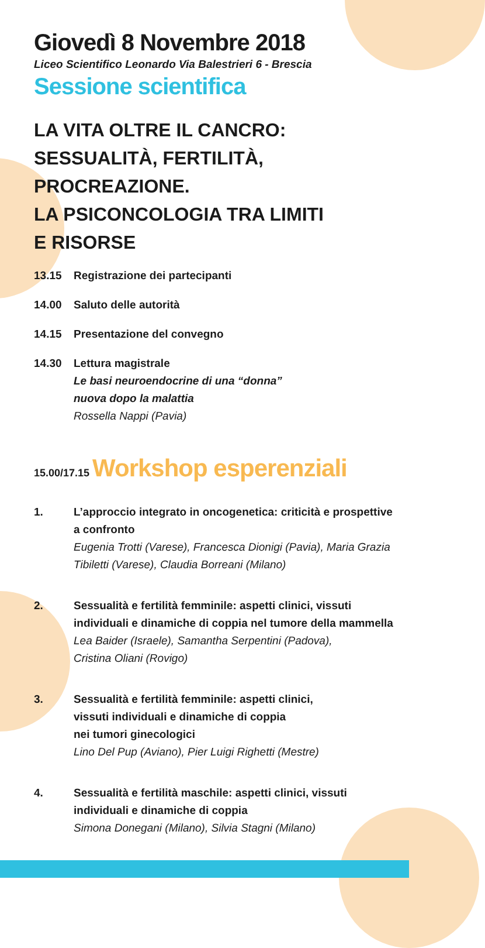Giovedì 8 Novembre 2018
Liceo Scientifico Leonardo Via Balestrieri 6 - Brescia
Sessione scientifica
LA VITA OLTRE IL CANCRO:
SESSUALITÀ, FERTILITÀ,
PROCREAZIONE.
LA PSICONCOLOGIA TRA LIMITI
E RISORSE
13.15 Registrazione dei partecipanti
14.00 Saluto delle autorità
14.15 Presentazione del convegno
14.30 Lettura magistrale
Le basi neuroendocrine di una “donna”
nuova dopo la malattia
Rossella Nappi (Pavia)
15.00/17.15 Workshop esperenziali
1. L’approccio integrato in oncogenetica: criticità e prospettive a confronto
Eugenia Trotti (Varese), Francesca Dionigi (Pavia), Maria Grazia Tibiletti (Varese), Claudia Borreani (Milano)
2. Sessualità e fertilità femminile: aspetti clinici, vissuti individuali e dinamiche di coppia nel tumore della mammella
Lea Baider (Israele), Samantha Serpentini (Padova),
Cristina Oliani (Rovigo)
3. Sessualità e fertilità femminile: aspetti clinici,
vissuti individuali e dinamiche di coppia
nei tumori ginecologici
Lino Del Pup (Aviano), Pier Luigi Righetti (Mestre)
4. Sessualità e fertilità maschile: aspetti clinici, vissuti individuali e dinamiche di coppia
Simona Donegani (Milano), Silvia Stagni (Milano)